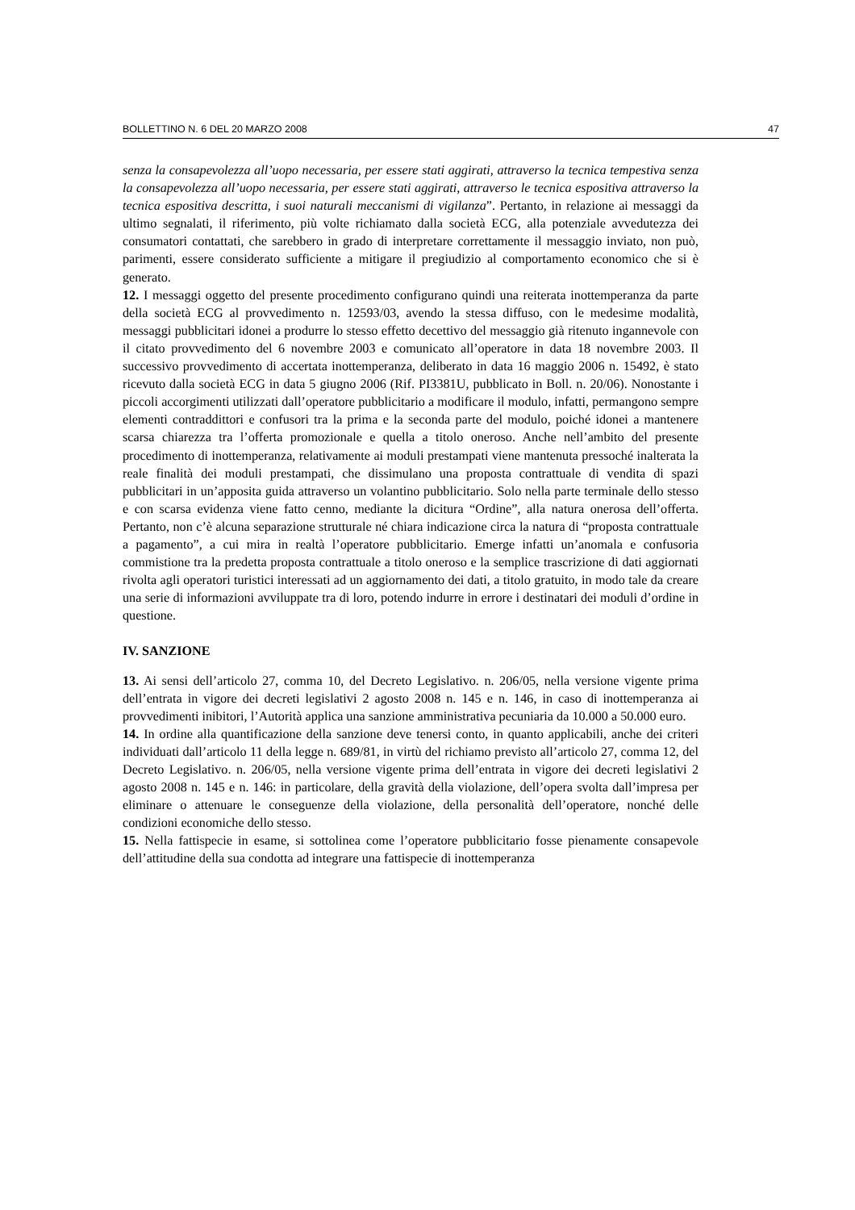BOLLETTINO N. 6 DEL 20 MARZO 2008 47
senza la consapevolezza all’uopo necessaria, per essere stati aggirati, attraverso la tecnica tempestiva senza la consapevolezza all’uopo necessaria, per essere stati aggirati, attraverso le tecnica espositiva attraverso la tecnica espositiva descritta, i suoi naturali meccanismi di vigilanza”. Pertanto, in relazione ai messaggi da ultimo segnalati, il riferimento, più volte richiamato dalla società ECG, alla potenziale avvedutezza dei consumatori contattati, che sarebbero in grado di interpretare correttamente il messaggio inviato, non può, parimenti, essere considerato sufficiente a mitigare il pregiudizio al comportamento economico che si è generato.
12. I messaggi oggetto del presente procedimento configurano quindi una reiterata inottemperanza da parte della società ECG al provvedimento n. 12593/03, avendo la stessa diffuso, con le medesime modalità, messaggi pubblicitari idonei a produrre lo stesso effetto decettivo del messaggio già ritenuto ingannevole con il citato provvedimento del 6 novembre 2003 e comunicato all’operatore in data 18 novembre 2003. Il successivo provvedimento di accertata inottemperanza, deliberato in data 16 maggio 2006 n. 15492, è stato ricevuto dalla società ECG in data 5 giugno 2006 (Rif. PI3381U, pubblicato in Boll. n. 20/06). Nonostante i piccoli accorgimenti utilizzati dall’operatore pubblicitario a modificare il modulo, infatti, permangono sempre elementi contraddittori e confusori tra la prima e la seconda parte del modulo, poiché idonei a mantenere scarsa chiarezza tra l’offerta promozionale e quella a titolo oneroso. Anche nell’ambito del presente procedimento di inottemperanza, relativamente ai moduli prestampati viene mantenuta pressoché inalterata la reale finalità dei moduli prestampati, che dissimulano una proposta contrattuale di vendita di spazi pubblicitari in un’apposita guida attraverso un volantino pubblicitario. Solo nella parte terminale dello stesso e con scarsa evidenza viene fatto cenno, mediante la dicitura “Ordine”, alla natura onerosa dell’offerta. Pertanto, non c’è alcuna separazione strutturale né chiara indicazione circa la natura di “proposta contrattuale a pagamento”, a cui mira in realtà l’operatore pubblicitario. Emerge infatti un’anomala e confusoria commistione tra la predetta proposta contrattuale a titolo oneroso e la semplice trascrizione di dati aggiornati rivolta agli operatori turistici interessati ad un aggiornamento dei dati, a titolo gratuito, in modo tale da creare una serie di informazioni avviluppate tra di loro, potendo indurre in errore i destinatari dei moduli d’ordine in questione.
IV. SANZIONE
13. Ai sensi dell’articolo 27, comma 10, del Decreto Legislativo. n. 206/05, nella versione vigente prima dell’entrata in vigore dei decreti legislativi 2 agosto 2008 n. 145 e n. 146, in caso di inottemperanza ai provvedimenti inibitori, l’Autorità applica una sanzione amministrativa pecuniaria da 10.000 a 50.000 euro.
14. In ordine alla quantificazione della sanzione deve tenersi conto, in quanto applicabili, anche dei criteri individuati dall’articolo 11 della legge n. 689/81, in virtù del richiamo previsto all’articolo 27, comma 12, del Decreto Legislativo. n. 206/05, nella versione vigente prima dell’entrata in vigore dei decreti legislativi 2 agosto 2008 n. 145 e n. 146: in particolare, della gravità della violazione, dell’opera svolta dall’impresa per eliminare o attenuare le conseguenze della violazione, della personalità dell’operatore, nonché delle condizioni economiche dello stesso.
15. Nella fattispecie in esame, si sottolinea come l’operatore pubblicitario fosse pienamente consapevole dell’attitudine della sua condotta ad integrare una fattispecie di inottemperanza